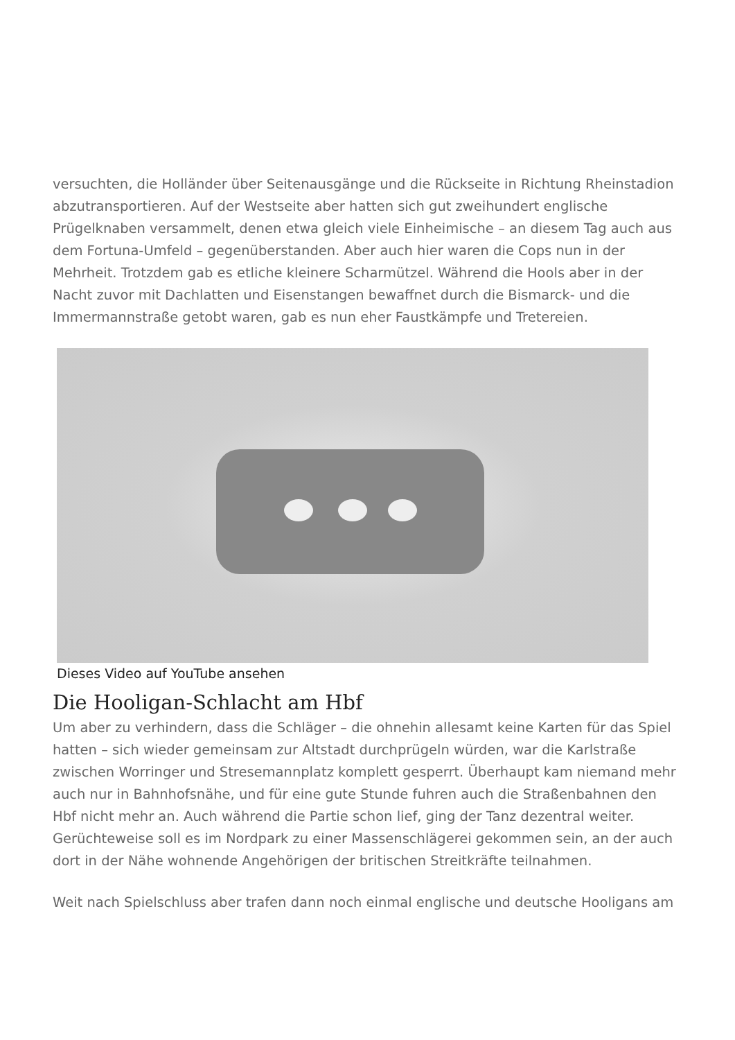versuchten, die Holländer über Seitenausgänge und die Rückseite in Richtung Rheinstadion abzutransportieren. Auf der Westseite aber hatten sich gut zweihundert englische Prügelknaben versammelt, denen etwa gleich viele Einheimische – an diesem Tag auch aus dem Fortuna-Umfeld – gegenüberstanden. Aber auch hier waren die Cops nun in der Mehrheit. Trotzdem gab es etliche kleinere Scharmützel. Während die Hools aber in der Nacht zuvor mit Dachlatten und Eisenstangen bewaffnet durch die Bismarck- und die Immermannstraße getobt waren, gab es nun eher Faustkämpfe und Tretereien.
Dieses Video auf YouTube ansehen
Die Hooligan-Schlacht am Hbf
Um aber zu verhindern, dass die Schläger – die ohnehin allesamt keine Karten für das Spiel hatten – sich wieder gemeinsam zur Altstadt durchprügeln würden, war die Karlstraße zwischen Worringer und Stresemannplatz komplett gesperrt. Überhaupt kam niemand mehr auch nur in Bahnhofsnähe, und für eine gute Stunde fuhren auch die Straßenbahnen den Hbf nicht mehr an. Auch während die Partie schon lief, ging der Tanz dezentral weiter. Gerüchteweise soll es im Nordpark zu einer Massenschlägerei gekommen sein, an der auch dort in der Nähe wohnende Angehörigen der britischen Streitkräfte teilnahmen.
Weit nach Spielschluss aber trafen dann noch einmal englische und deutsche Hooligans am